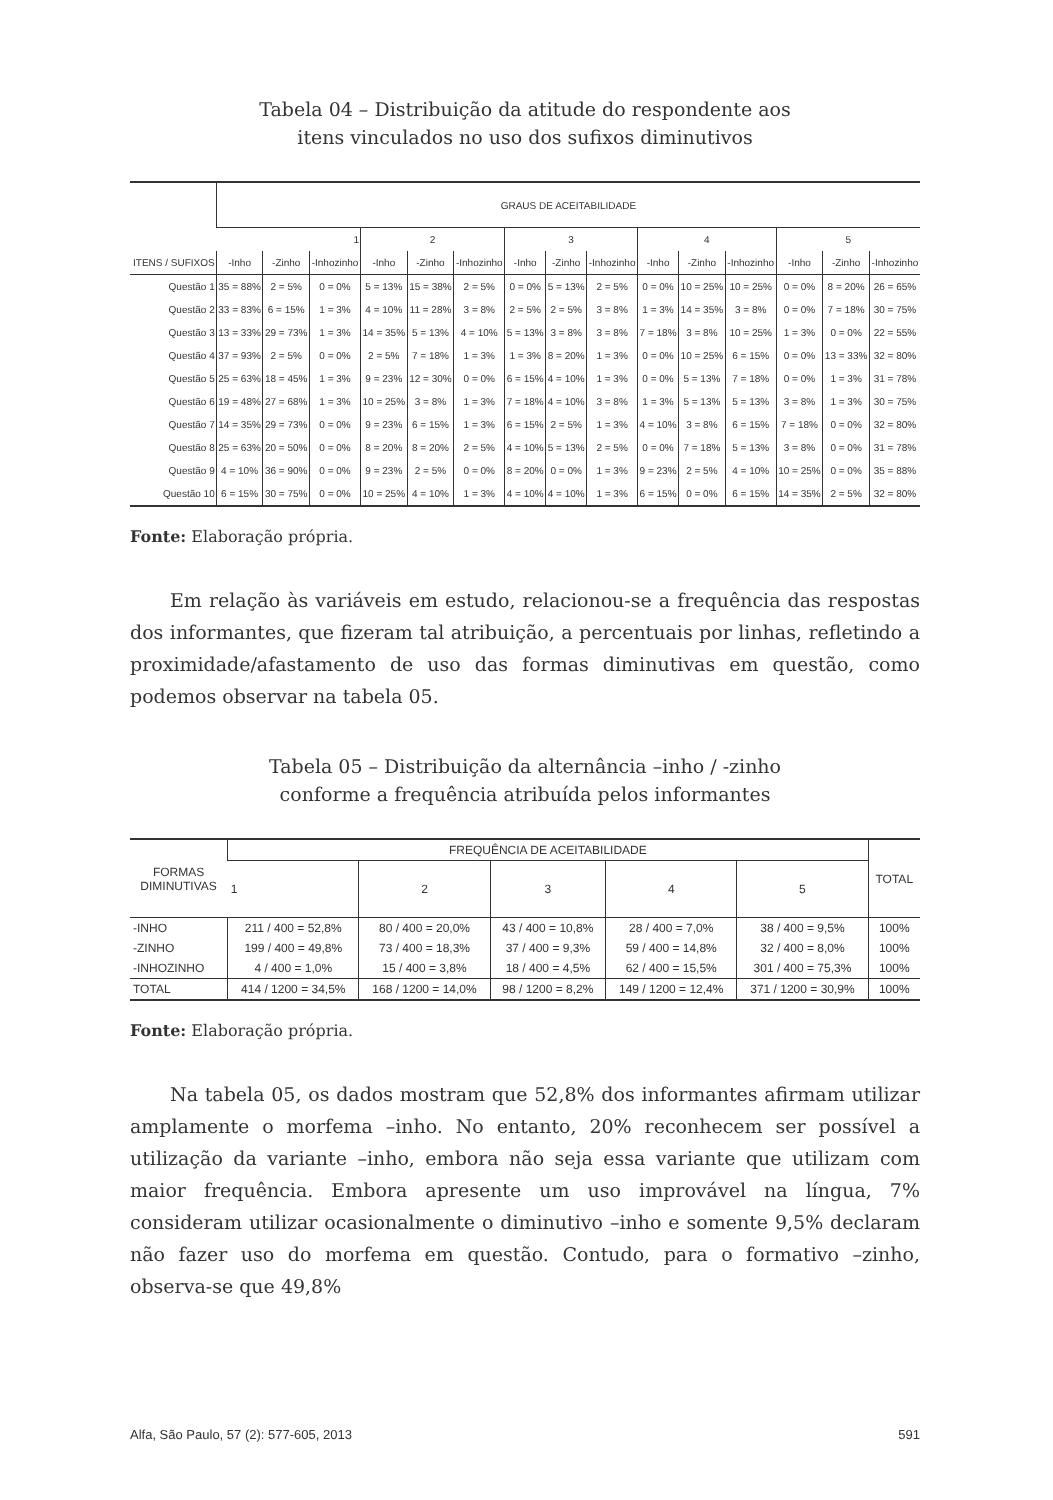Tabela 04 – Distribuição da atitude do respondente aos
itens vinculados no uso dos sufixos diminutivos
| | GRAUS DE ACEITABILIDADE | | | | | | | | | | | | | | |
| --- | --- | --- | --- | --- | --- | --- | --- | --- | --- | --- | --- | --- | --- | --- | --- |
| | 1 | | | 2 | | | 3 | | | 4 | | | 5 | | |
| ITENS / SUFIXOS | -Inho | -Zinho | -Inhozinho | -Inho | -Zinho | -Inhozinho | -Inho | -Zinho | -Inhozinho | -Inho | -Zinho | -Inhozinho | -Inho | -Zinho | -Inhozinho |
| Questão 1 | 35 = 88% | 2 = 5% | 0 = 0% | 5 = 13% | 15 = 38% | 2 = 5% | 0 = 0% | 5 = 13% | 2 = 5% | 0 = 0% | 10 = 25% | 10 = 25% | 0 = 0% | 8 = 20% | 26 = 65% |
| Questão 2 | 33 = 83% | 6 = 15% | 1 = 3% | 4 = 10% | 11 = 28% | 3 = 8% | 2 = 5% | 2 = 5% | 3 = 8% | 1 = 3% | 14 = 35% | 3 = 8% | 0 = 0% | 7 = 18% | 30 = 75% |
| Questão 3 | 13 = 33% | 29 = 73% | 1 = 3% | 14 = 35% | 5 = 13% | 4 = 10% | 5 = 13% | 3 = 8% | 3 = 8% | 7 = 18% | 3 = 8% | 10 = 25% | 1 = 3% | 0 = 0% | 22 = 55% |
| Questão 4 | 37 = 93% | 2 = 5% | 0 = 0% | 2 = 5% | 7 = 18% | 1 = 3% | 1 = 3% | 8 = 20% | 1 = 3% | 0 = 0% | 10 = 25% | 6 = 15% | 0 = 0% | 13 = 33% | 32 = 80% |
| Questão 5 | 25 = 63% | 18 = 45% | 1 = 3% | 9 = 23% | 12 = 30% | 0 = 0% | 6 = 15% | 4 = 10% | 1 = 3% | 0 = 0% | 5 = 13% | 7 = 18% | 0 = 0% | 1 = 3% | 31 = 78% |
| Questão 6 | 19 = 48% | 27 = 68% | 1 = 3% | 10 = 25% | 3 = 8% | 1 = 3% | 7 = 18% | 4 = 10% | 3 = 8% | 1 = 3% | 5 = 13% | 5 = 13% | 3 = 8% | 1 = 3% | 30 = 75% |
| Questão 7 | 14 = 35% | 29 = 73% | 0 = 0% | 9 = 23% | 6 = 15% | 1 = 3% | 6 = 15% | 2 = 5% | 1 = 3% | 4 = 10% | 3 = 8% | 6 = 15% | 7 = 18% | 0 = 0% | 32 = 80% |
| Questão 8 | 25 = 63% | 20 = 50% | 0 = 0% | 8 = 20% | 8 = 20% | 2 = 5% | 4 = 10% | 5 = 13% | 2 = 5% | 0 = 0% | 7 = 18% | 5 = 13% | 3 = 8% | 0 = 0% | 31 = 78% |
| Questão 9 | 4 = 10% | 36 = 90% | 0 = 0% | 9 = 23% | 2 = 5% | 0 = 0% | 8 = 20% | 0 = 0% | 1 = 3% | 9 = 23% | 2 = 5% | 4 = 10% | 10 = 25% | 0 = 0% | 35 = 88% |
| Questão 10 | 6 = 15% | 30 = 75% | 0 = 0% | 10 = 25% | 4 = 10% | 1 = 3% | 4 = 10% | 4 = 10% | 1 = 3% | 6 = 15% | 0 = 0% | 6 = 15% | 14 = 35% | 2 = 5% | 32 = 80% |
Fonte: Elaboração própria.
Em relação às variáveis em estudo, relacionou-se a frequência das respostas dos informantes, que fizeram tal atribuição, a percentuais por linhas, refletindo a proximidade/afastamento de uso das formas diminutivas em questão, como podemos observar na tabela 05.
Tabela 05 – Distribuição da alternância –inho / -zinho
conforme a frequência atribuída pelos informantes
| FORMAS DIMINUTIVAS | FREQUÊNCIA DE ACEITABILIDADE | | | | | TOTAL |
| --- | --- | --- | --- | --- | --- | --- |
| | 1 | 2 | 3 | 4 | 5 | |
| -INHO | 211 / 400 = 52,8% | 80 / 400 = 20,0% | 43 / 400 = 10,8% | 28 / 400 = 7,0% | 38 / 400 = 9,5% | 100% |
| -ZINHO | 199 / 400 = 49,8% | 73 / 400 = 18,3% | 37 / 400 = 9,3% | 59 / 400 = 14,8% | 32 / 400 = 8,0% | 100% |
| -INHOZINHO | 4 / 400 = 1,0% | 15 / 400 = 3,8% | 18 / 400 = 4,5% | 62 / 400 = 15,5% | 301 / 400 = 75,3% | 100% |
| TOTAL | 414 / 1200 = 34,5% | 168 / 1200 = 14,0% | 98 / 1200 = 8,2% | 149 / 1200 = 12,4% | 371 / 1200 = 30,9% | 100% |
Fonte: Elaboração própria.
Na tabela 05, os dados mostram que 52,8% dos informantes afirmam utilizar amplamente o morfema –inho. No entanto, 20% reconhecem ser possível a utilização da variante –inho, embora não seja essa variante que utilizam com maior frequência. Embora apresente um uso improvável na língua, 7% consideram utilizar ocasionalmente o diminutivo –inho e somente 9,5% declaram não fazer uso do morfema em questão. Contudo, para o formativo –zinho, observa-se que 49,8%
Alfa, São Paulo, 57 (2): 577-605, 2013 591